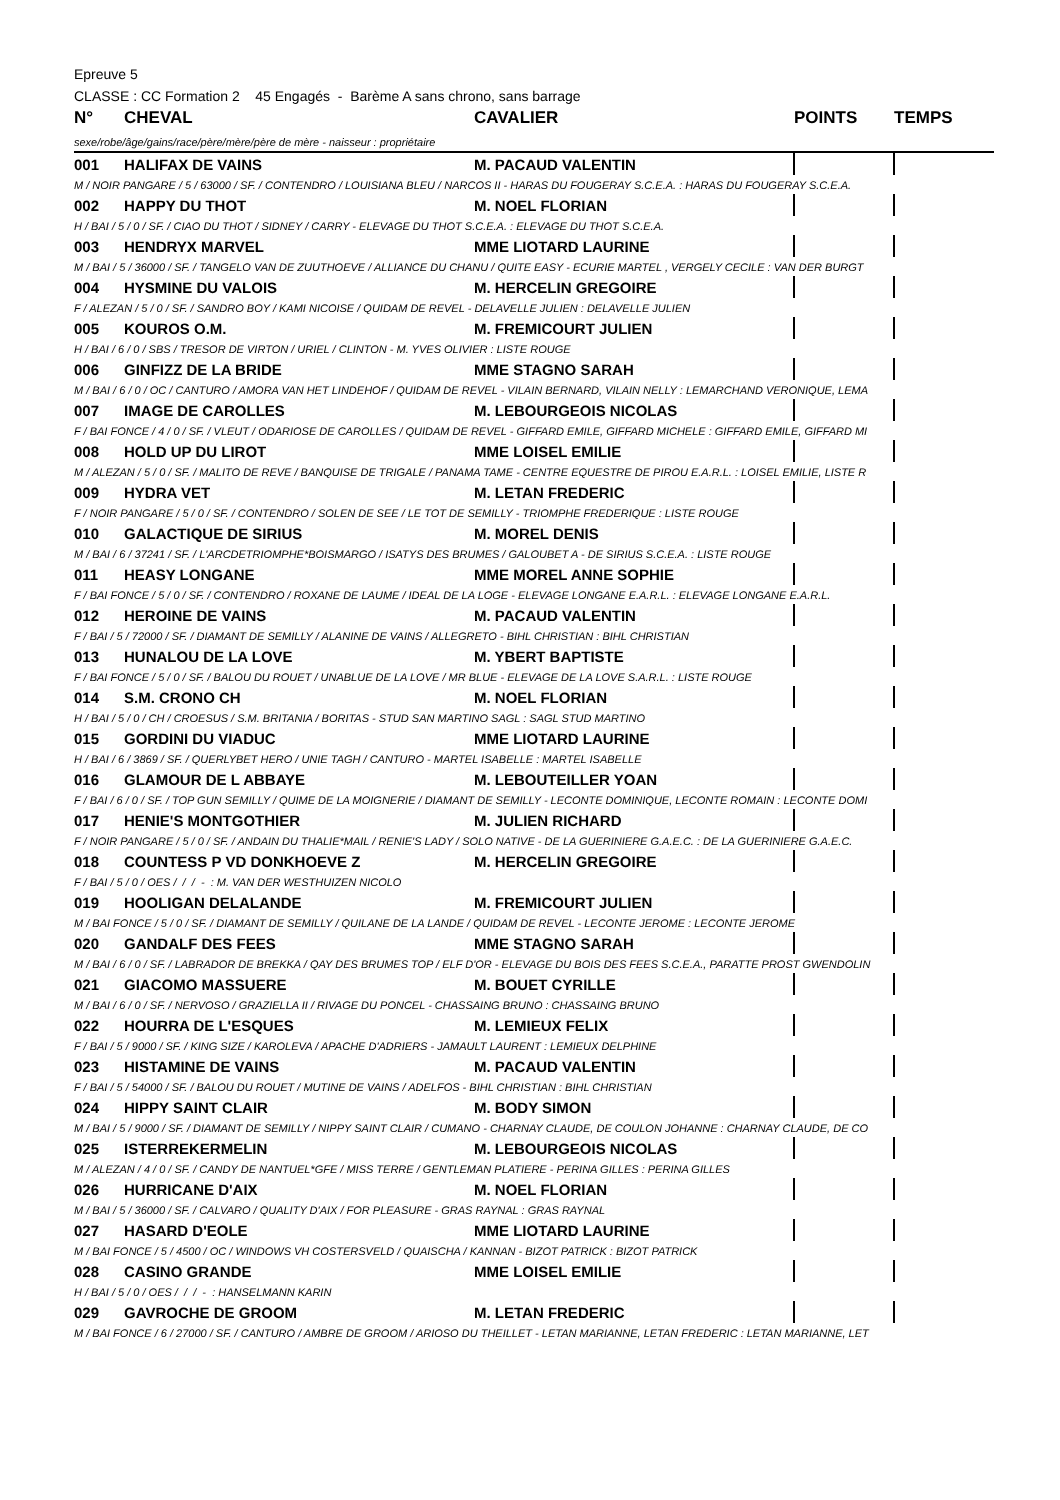Epreuve 5
CLASSE : CC Formation 2 45 Engagés - Barème A sans chrono, sans barrage
| N° | CHEVAL | CAVALIER | POINTS | TEMPS |
| --- | --- | --- | --- | --- |
| sexe/robe/âge/gains/race/père/mère/père de mère - naisseur : propriétaire | | | | |
| 001 | HALIFAX DE VAINS | M. PACAUD VALENTIN | | |
| M / NOIR PANGARE / 5 / 63000 / SF. / CONTENDRO / LOUISIANA BLEU / NARCOS II - HARAS DU FOUGERAY S.C.E.A. : HARAS DU FOUGERAY S.C.E.A. | | | | |
| 002 | HAPPY DU THOT | M. NOEL FLORIAN | | |
| H / BAI / 5 / 0 / SF. / CIAO DU THOT / SIDNEY / CARRY - ELEVAGE DU THOT S.C.E.A. : ELEVAGE DU THOT S.C.E.A. | | | | |
| 003 | HENDRYX MARVEL | MME LIOTARD LAURINE | | |
| M / BAI / 5 / 36000 / SF. / TANGELO VAN DE ZUUTHOEVE / ALLIANCE DU CHANU / QUITE EASY - ECURIE MARTEL , VERGELY CECILE : VAN DER BURGT | | | | |
| 004 | HYSMINE DU VALOIS | M. HERCELIN GREGOIRE | | |
| F / ALEZAN / 5 / 0 / SF. / SANDRO BOY / KAMI NICOISE / QUIDAM DE REVEL - DELAVELLE JULIEN : DELAVELLE JULIEN | | | | |
| 005 | KOUROS O.M. | M. FREMICOURT JULIEN | | |
| H / BAI / 6 / 0 / SBS / TRESOR DE VIRTON / URIEL / CLINTON - M. YVES OLIVIER : LISTE ROUGE | | | | |
| 006 | GINFIZZ DE LA BRIDE | MME STAGNO SARAH | | |
| M / BAI / 6 / 0 / OC / CANTURO / AMORA VAN HET LINDEHOF / QUIDAM DE REVEL - VILAIN BERNARD, VILAIN NELLY : LEMARCHAND VERONIQUE, LEMA | | | | |
| 007 | IMAGE DE CAROLLES | M. LEBOURGEOIS NICOLAS | | |
| F / BAI FONCE / 4 / 0 / SF. / VLEUT / ODARIOSE DE CAROLLES / QUIDAM DE REVEL - GIFFARD EMILE, GIFFARD MICHELE : GIFFARD EMILE, GIFFARD MI | | | | |
| 008 | HOLD UP DU LIROT | MME LOISEL EMILIE | | |
| M / ALEZAN / 5 / 0 / SF. / MALITO DE REVE / BANQUISE DE TRIGALE / PANAMA TAME - CENTRE EQUESTRE DE PIROU E.A.R.L. : LOISEL EMILIE, LISTE R | | | | |
| 009 | HYDRA VET | M. LETAN FREDERIC | | |
| F / NOIR PANGARE / 5 / 0 / SF. / CONTENDRO / SOLEN DE SEE / LE TOT DE SEMILLY - TRIOMPHE FREDERIQUE : LISTE ROUGE | | | | |
| 010 | GALACTIQUE DE SIRIUS | M. MOREL DENIS | | |
| M / BAI / 6 / 37241 / SF. / L'ARCDETRIOMPHE*BOISMARGO / ISATYS DES BRUMES / GALOUBET A - DE SIRIUS S.C.E.A. : LISTE ROUGE | | | | |
| 011 | HEASY LONGANE | MME MOREL ANNE SOPHIE | | |
| F / BAI FONCE / 5 / 0 / SF. / CONTENDRO / ROXANE DE LAUME / IDEAL DE LA LOGE - ELEVAGE LONGANE E.A.R.L. : ELEVAGE LONGANE E.A.R.L. | | | | |
| 012 | HEROINE DE VAINS | M. PACAUD VALENTIN | | |
| F / BAI / 5 / 72000 / SF. / DIAMANT DE SEMILLY / ALANINE DE VAINS / ALLEGRETO - BIHL CHRISTIAN : BIHL CHRISTIAN | | | | |
| 013 | HUNALOU DE LA LOVE | M. YBERT BAPTISTE | | |
| F / BAI FONCE / 5 / 0 / SF. / BALOU DU ROUET / UNABLUE DE LA LOVE / MR BLUE - ELEVAGE DE LA LOVE S.A.R.L. : LISTE ROUGE | | | | |
| 014 | S.M. CRONO CH | M. NOEL FLORIAN | | |
| H / BAI / 5 / 0 / CH / CROESUS / S.M. BRITANIA / BORITAS - STUD SAN MARTINO SAGL : SAGL STUD MARTINO | | | | |
| 015 | GORDINI DU VIADUC | MME LIOTARD LAURINE | | |
| H / BAI / 6 / 3869 / SF. / QUERLYBET HERO / UNIE TAGH / CANTURO - MARTEL ISABELLE : MARTEL ISABELLE | | | | |
| 016 | GLAMOUR DE L ABBAYE | M. LEBOUTEILLER YOAN | | |
| F / BAI / 6 / 0 / SF. / TOP GUN SEMILLY / QUIME DE LA MOIGNERIE / DIAMANT DE SEMILLY - LECONTE DOMINIQUE, LECONTE ROMAIN : LECONTE DOMI | | | | |
| 017 | HENIE'S MONTGOTHIER | M. JULIEN RICHARD | | |
| F / NOIR PANGARE / 5 / 0 / SF. / ANDAIN DU THALIE*MAIL / RENIE'S LADY / SOLO NATIVE - DE LA GUERINIERE G.A.E.C. : DE LA GUERINIERE G.A.E.C. | | | | |
| 018 | COUNTESS P VD DONKHOEVE Z | M. HERCELIN GREGOIRE | | |
| F / BAI / 5 / 0 / OES / / / - : M. VAN DER WESTHUIZEN NICOLO | | | | |
| 019 | HOOLIGAN DELALANDE | M. FREMICOURT JULIEN | | |
| M / BAI FONCE / 5 / 0 / SF. / DIAMANT DE SEMILLY / QUILANE DE LA LANDE / QUIDAM DE REVEL - LECONTE JEROME : LECONTE JEROME | | | | |
| 020 | GANDALF DES FEES | MME STAGNO SARAH | | |
| M / BAI / 6 / 0 / SF. / LABRADOR DE BREKKA / QAY DES BRUMES TOP / ELF D'OR - ELEVAGE DU BOIS DES FEES S.C.E.A., PARATTE PROST GWENDOLIN | | | | |
| 021 | GIACOMO MASSUERE | M. BOUET CYRILLE | | |
| M / BAI / 6 / 0 / SF. / NERVOSO / GRAZIELLA II / RIVAGE DU PONCEL - CHASSAING BRUNO : CHASSAING BRUNO | | | | |
| 022 | HOURRA DE L'ESQUES | M. LEMIEUX FELIX | | |
| F / BAI / 5 / 9000 / SF. / KING SIZE / KAROLEVA / APACHE D'ADRIERS - JAMAULT LAURENT : LEMIEUX DELPHINE | | | | |
| 023 | HISTAMINE DE VAINS | M. PACAUD VALENTIN | | |
| F / BAI / 5 / 54000 / SF. / BALOU DU ROUET / MUTINE DE VAINS / ADELFOS - BIHL CHRISTIAN : BIHL CHRISTIAN | | | | |
| 024 | HIPPY SAINT CLAIR | M. BODY SIMON | | |
| M / BAI / 5 / 9000 / SF. / DIAMANT DE SEMILLY / NIPPY SAINT CLAIR / CUMANO - CHARNAY CLAUDE, DE COULON JOHANNE : CHARNAY CLAUDE, DE CO | | | | |
| 025 | ISTERREKERMELIN | M. LEBOURGEOIS NICOLAS | | |
| M / ALEZAN / 4 / 0 / SF. / CANDY DE NANTUEL*GFE / MISS TERRE / GENTLEMAN PLATIERE - PERINA GILLES : PERINA GILLES | | | | |
| 026 | HURRICANE D'AIX | M. NOEL FLORIAN | | |
| M / BAI / 5 / 36000 / SF. / CALVARO / QUALITY D'AIX / FOR PLEASURE - GRAS RAYNAL : GRAS RAYNAL | | | | |
| 027 | HASARD D'EOLE | MME LIOTARD LAURINE | | |
| M / BAI FONCE / 5 / 4500 / OC / WINDOWS VH COSTERSVELD / QUAISCHA / KANNAN - BIZOT PATRICK : BIZOT PATRICK | | | | |
| 028 | CASINO GRANDE | MME LOISEL EMILIE | | |
| H / BAI / 5 / 0 / OES / / / - : HANSELMANN KARIN | | | | |
| 029 | GAVROCHE DE GROOM | M. LETAN FREDERIC | | |
| M / BAI FONCE / 6 / 27000 / SF. / CANTURO / AMBRE DE GROOM / ARIOSO DU THEILLET - LETAN MARIANNE, LETAN FREDERIC : LETAN MARIANNE, LET | | | | |